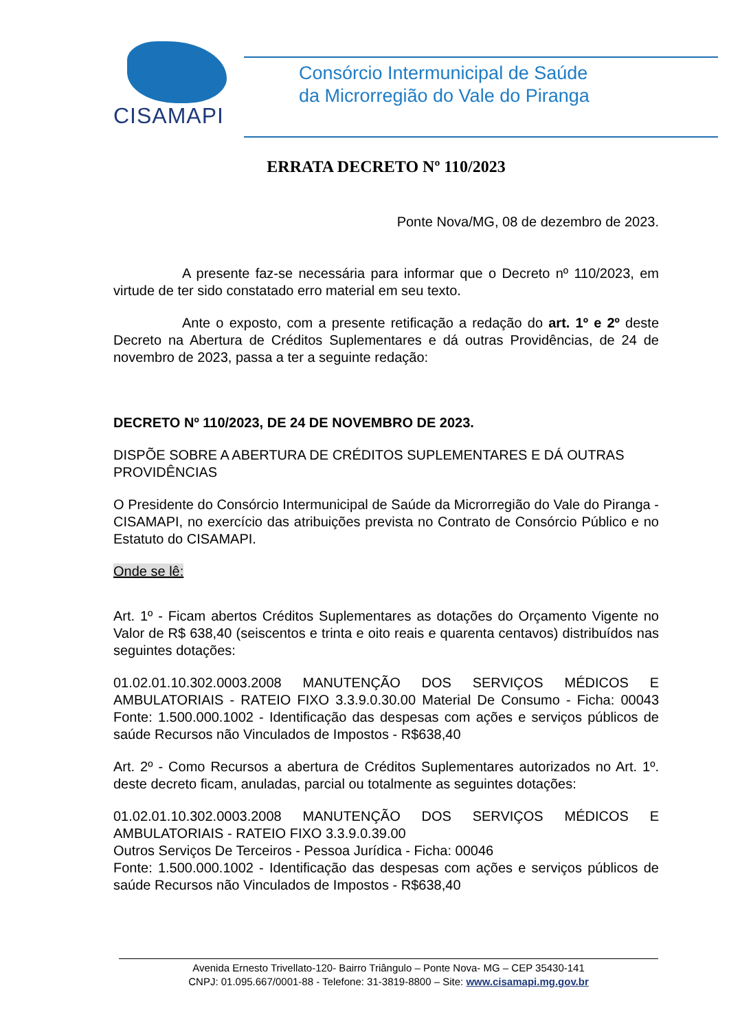CISAMAPI
Consórcio Intermunicipal de Saúde
da Microrregião do Vale do Piranga
ERRATA DECRETO Nº 110/2023
Ponte Nova/MG, 08 de dezembro de 2023.
A presente faz-se necessária para informar que o Decreto nº 110/2023, em virtude de ter sido constatado erro material em seu texto.
Ante o exposto, com a presente retificação a redação do art. 1º e 2º deste Decreto na Abertura de Créditos Suplementares e dá outras Providências, de 24 de novembro de 2023, passa a ter a seguinte redação:
DECRETO Nº 110/2023, DE 24 DE NOVEMBRO DE 2023.
DISPÕE SOBRE A ABERTURA DE CRÉDITOS SUPLEMENTARES E DÁ OUTRAS PROVIDÊNCIAS
O Presidente do Consórcio Intermunicipal de Saúde da Microrregião do Vale do Piranga - CISAMAPI, no exercício das atribuições prevista no Contrato de Consórcio Público e no Estatuto do CISAMAPI.
Onde se lê:
Art. 1º - Ficam abertos Créditos Suplementares as dotações do Orçamento Vigente no Valor de R$ 638,40 (seiscentos e trinta e oito reais e quarenta centavos) distribuídos nas seguintes dotações:
01.02.01.10.302.0003.2008 MANUTENÇÃO DOS SERVIÇOS MÉDICOS E AMBULATORIAIS - RATEIO FIXO 3.3.9.0.30.00 Material De Consumo - Ficha: 00043 Fonte: 1.500.000.1002 - Identificação das despesas com ações e serviços públicos de saúde Recursos não Vinculados de Impostos - R$638,40
Art. 2º - Como Recursos a abertura de Créditos Suplementares autorizados no Art. 1º. deste decreto ficam, anuladas, parcial ou totalmente as seguintes dotações:
01.02.01.10.302.0003.2008 MANUTENÇÃO DOS SERVIÇOS MÉDICOS E AMBULATORIAIS - RATEIO FIXO 3.3.9.0.39.00
Outros Serviços De Terceiros - Pessoa Jurídica - Ficha: 00046
Fonte: 1.500.000.1002 - Identificação das despesas com ações e serviços públicos de saúde Recursos não Vinculados de Impostos - R$638,40
Avenida Ernesto Trivellato-120- Bairro Triângulo – Ponte Nova- MG – CEP 35430-141
CNPJ: 01.095.667/0001-88 - Telefone: 31-3819-8800 – Site: www.cisamapi.mg.gov.br